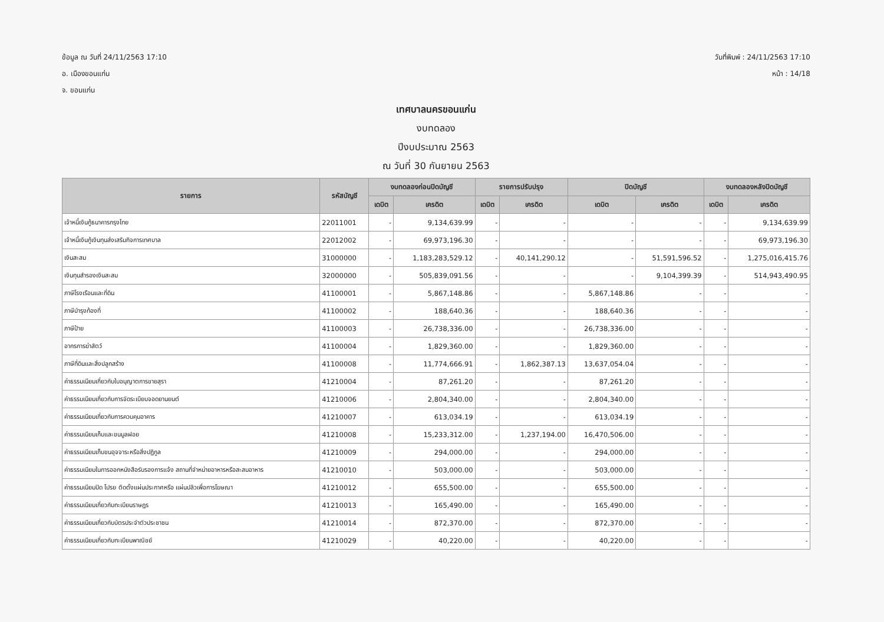ข้อมูล ณ วันที่ 24/11/2563 17:10
อ. เมืองขอนแก่น
จ. ขอนแก่น
วันที่พิมพ์ : 24/11/2563 17:10
หน้า : 14/18
เทศบาลนครขอนแก่น
งบทดลอง
ปีงบประมาณ 2563
ณ วันที่ 30 กันยายน 2563
| รายการ | รหัสบัญชี | งบทดลองก่อนปิดบัญชี | | รายการปรับปรุง | | ปิดบัญชี | | งบทดลองหลังปิดบัญชี | |
| --- | --- | --- | --- | --- | --- | --- | --- | --- | --- |
| | | เดบิต | เครดิต | เดบิต | เครดิต | เดบิต | เครดิต | เดบิต | เครดิต |
| เจ้าหนี้เงินกู้ธนาคารกรุงไทย | 22011001 | - | 9,134,639.99 | - | - | - | - | - | 9,134,639.99 |
| เจ้าหนี้เงินกู้เงินทุนส่งเสริมกิจการเทศบาล | 22012002 | - | 69,973,196.30 | - | - | - | - | - | 69,973,196.30 |
| เงินสะสม | 31000000 | - | 1,183,283,529.12 | - | 40,141,290.12 | - | 51,591,596.52 | - | 1,275,016,415.76 |
| เงินทุนสำรองเงินสะสม | 32000000 | - | 505,839,091.56 | - | - | - | 9,104,399.39 | - | 514,943,490.95 |
| ภาษีโรงเรือนและที่ดิน | 41100001 | - | 5,867,148.86 | - | - | 5,867,148.86 | - | - | - |
| ภาษีบำรุงท้องที่ | 41100002 | - | 188,640.36 | - | - | 188,640.36 | - | - | - |
| ภาษีป้าย | 41100003 | - | 26,738,336.00 | - | - | 26,738,336.00 | - | - | - |
| อากรการฆ่าสัตว์ | 41100004 | - | 1,829,360.00 | - | - | 1,829,360.00 | - | - | - |
| ภาษีที่ดินและสิ่งปลูกสร้าง | 41100008 | - | 11,774,666.91 | - | 1,862,387.13 | 13,637,054.04 | - | - | - |
| ค่าธรรมเนียมเกี่ยวกับใบอนุญาตการขายสุรา | 41210004 | - | 87,261.20 | - | - | 87,261.20 | - | - | - |
| ค่าธรรมเนียมเกี่ยวกับการจัดระเบียบจอดยานยนต์ | 41210006 | - | 2,804,340.00 | - | - | 2,804,340.00 | - | - | - |
| ค่าธรรมเนียมเกี่ยวกับการควบคุมอาคาร | 41210007 | - | 613,034.19 | - | - | 613,034.19 | - | - | - |
| ค่าธรรมเนียมเก็บและขนมูลฝอย | 41210008 | - | 15,233,312.00 | - | 1,237,194.00 | 16,470,506.00 | - | - | - |
| ค่าธรรมเนียมเก็บขนอุจจาระหรือสิ่งปฏิกูล | 41210009 | - | 294,000.00 | - | - | 294,000.00 | - | - | - |
| ค่าธรรมเนียมในการออกหนังสือรับรองการแจ้ง สถานที่จำหน่ายอาหารหรือสะสมอาหาร | 41210010 | - | 503,000.00 | - | - | 503,000.00 | - | - | - |
| ค่าธรรมเนียมปิด โปรย ติดตั้งแผ่นประกาศหรือ แผ่นปลิวเพื่อการโฆษณา | 41210012 | - | 655,500.00 | - | - | 655,500.00 | - | - | - |
| ค่าธรรมเนียมเกี่ยวกับทะเบียนราษฎร | 41210013 | - | 165,490.00 | - | - | 165,490.00 | - | - | - |
| ค่าธรรมเนียมเกี่ยวกับบัตรประจำตัวประชาชน | 41210014 | - | 872,370.00 | - | - | 872,370.00 | - | - | - |
| ค่าธรรมเนียมเกี่ยวกับทะเบียนพาณิชย์ | 41210029 | - | 40,220.00 | - | - | 40,220.00 | - | - | - |